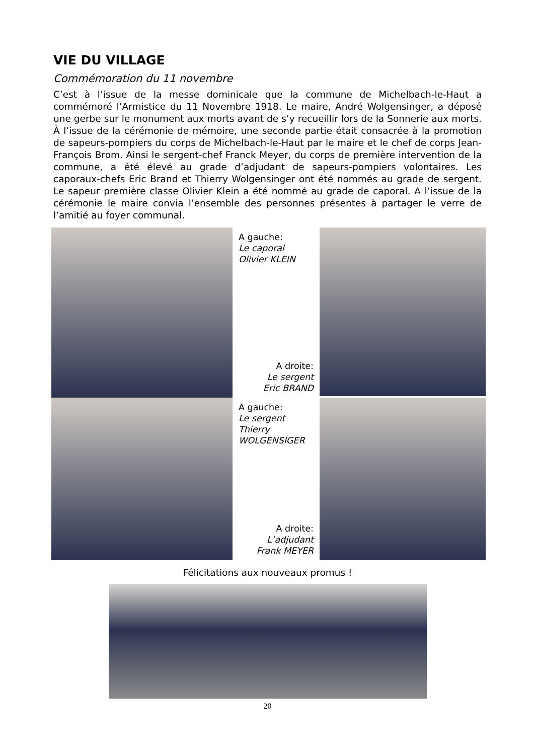VIE DU VILLAGE
Commémoration du 11 novembre
C’est à l’issue de la messe dominicale que la commune de Michelbach-le-Haut a commémoré l’Armistice du 11 Novembre 1918. Le maire, André Wolgensinger, a déposé une gerbe sur le monument aux morts avant de s’y recueillir lors de la Sonnerie aux morts. À l’issue de la cérémonie de mémoire, une seconde partie était consacrée à la promotion de sapeurs-pompiers du corps de Michelbach-le-Haut par le maire et le chef de corps Jean-François Brom. Ainsi le sergent-chef Franck Meyer, du corps de première intervention de la commune, a été élevé au grade d’adjudant de sapeurs-pompiers volontaires. Les caporaux-chefs Eric Brand et Thierry Wolgensinger ont été nommés au grade de sergent. Le sapeur première classe Olivier Klein a été nommé au grade de caporal. A l’issue de la cérémonie le maire convia l’ensemble des personnes présentes à partager le verre de l’amitié au foyer communal.
A gauche:
Le caporal
Olivier KLEIN
A droite:
Le sergent
Eric BRAND
A gauche:
Le sergent
Thierry
WOLGENSIGER
A droite:
L’adjudant
Frank MEYER
Félicitations aux nouveaux promus !
20